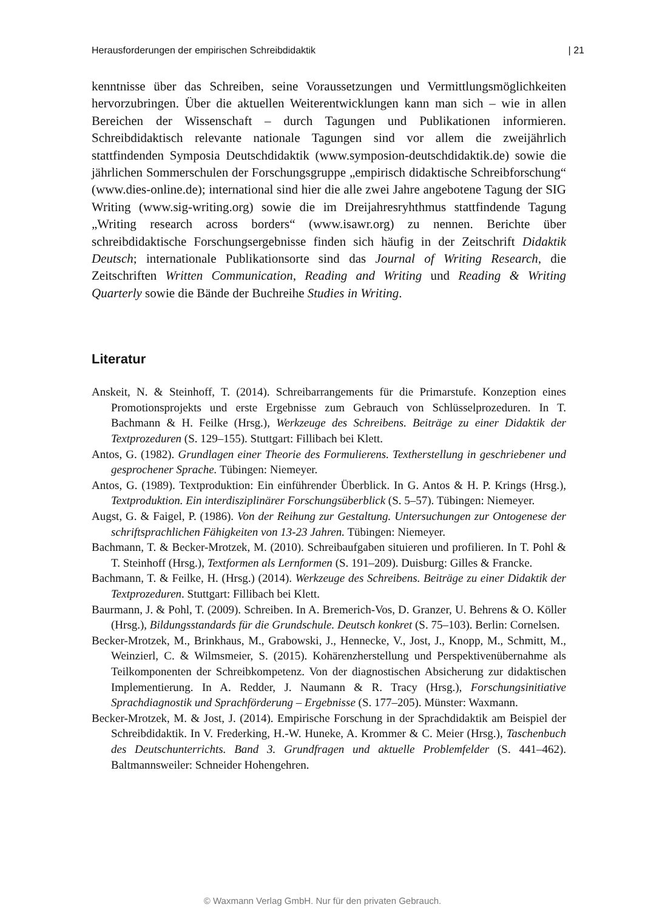Herausforderungen der empirischen Schreibdidaktik | 21
kenntnisse über das Schreiben, seine Voraussetzungen und Vermittlungsmöglichkeiten hervorzubringen. Über die aktuellen Weiterentwicklungen kann man sich – wie in allen Bereichen der Wissenschaft – durch Tagungen und Publikationen informieren. Schreibdidaktisch relevante nationale Tagungen sind vor allem die zweijährlich stattfindenden Symposia Deutschdidaktik (www.symposion-deutschdidaktik.de) sowie die jährlichen Sommerschulen der Forschungsgruppe „empirisch didaktische Schreibforschung“ (www.dies-online.de); international sind hier die alle zwei Jahre angebotene Tagung der SIG Writing (www.sig-writing.org) sowie die im Dreijahresryhthmus stattfindende Tagung „Writing research across borders“ (www.isawr.org) zu nennen. Berichte über schreibdidaktische Forschungsergebnisse finden sich häufig in der Zeitschrift Didaktik Deutsch; internationale Publikationsorte sind das Journal of Writing Research, die Zeitschriften Written Communication, Reading and Writing und Reading & Writing Quarterly sowie die Bände der Buchreihe Studies in Writing.
Literatur
Anskeit, N. & Steinhoff, T. (2014). Schreibarrangements für die Primarstufe. Konzeption eines Promotionsprojekts und erste Ergebnisse zum Gebrauch von Schlüsselprozeduren. In T. Bachmann & H. Feilke (Hrsg.), Werkzeuge des Schreibens. Beiträge zu einer Didaktik der Textprozeduren (S. 129–155). Stuttgart: Fillibach bei Klett.
Antos, G. (1982). Grundlagen einer Theorie des Formulierens. Textherstellung in geschriebener und gesprochener Sprache. Tübingen: Niemeyer.
Antos, G. (1989). Textproduktion: Ein einführender Überblick. In G. Antos & H. P. Krings (Hrsg.), Textproduktion. Ein interdisziplinärer Forschungsüberblick (S. 5–57). Tübingen: Niemeyer.
Augst, G. & Faigel, P. (1986). Von der Reihung zur Gestaltung. Untersuchungen zur Ontogenese der schriftsprachlichen Fähigkeiten von 13-23 Jahren. Tübingen: Niemeyer.
Bachmann, T. & Becker-Mrotzek, M. (2010). Schreibaufgaben situieren und profilieren. In T. Pohl & T. Steinhoff (Hrsg.), Textformen als Lernformen (S. 191–209). Duisburg: Gilles & Francke.
Bachmann, T. & Feilke, H. (Hrsg.) (2014). Werkzeuge des Schreibens. Beiträge zu einer Didaktik der Textprozeduren. Stuttgart: Fillibach bei Klett.
Baurmann, J. & Pohl, T. (2009). Schreiben. In A. Bremerich-Vos, D. Granzer, U. Behrens & O. Köller (Hrsg.), Bildungsstandards für die Grundschule. Deutsch konkret (S. 75–103). Berlin: Cornelsen.
Becker-Mrotzek, M., Brinkhaus, M., Grabowski, J., Hennecke, V., Jost, J., Knopp, M., Schmitt, M., Weinzierl, C. & Wilmsmeier, S. (2015). Kohärenzherstellung und Perspektivenübernahme als Teilkomponenten der Schreibkompetenz. Von der diagnostischen Absicherung zur didaktischen Implementierung. In A. Redder, J. Naumann & R. Tracy (Hrsg.), Forschungsinitiative Sprachdiagnostik und Sprachförderung – Ergebnisse (S. 177–205). Münster: Waxmann.
Becker-Mrotzek, M. & Jost, J. (2014). Empirische Forschung in der Sprachdidaktik am Beispiel der Schreibdidaktik. In V. Frederking, H.-W. Huneke, A. Krommer & C. Meier (Hrsg.), Taschenbuch des Deutschunterrichts. Band 3. Grundfragen und aktuelle Problemfelder (S. 441–462). Baltmannsweiler: Schneider Hohengehren.
© Waxmann Verlag GmbH. Nur für den privaten Gebrauch.